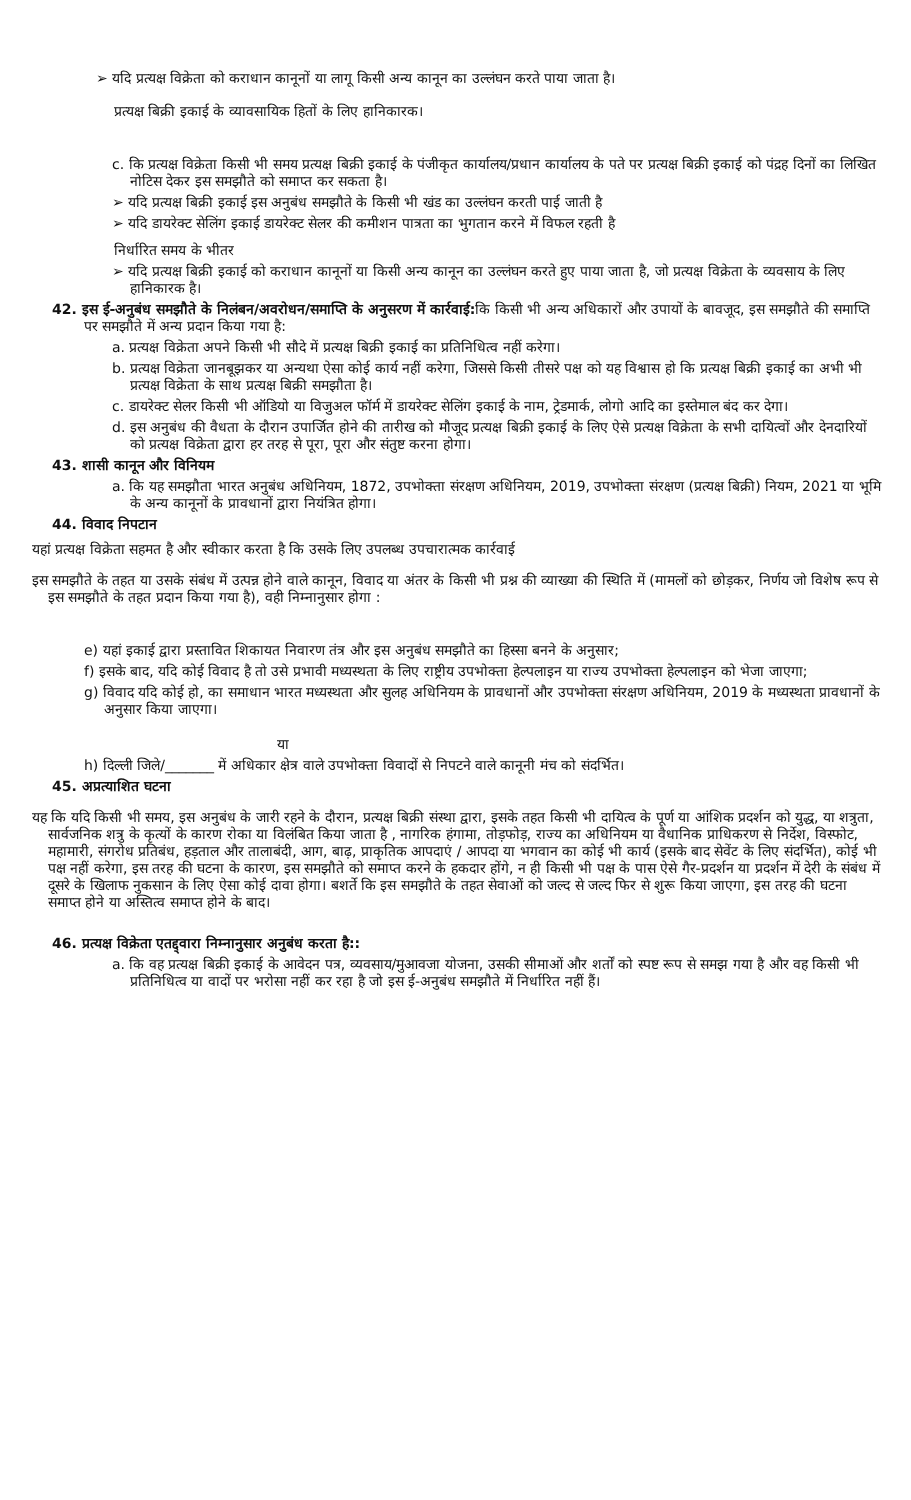➢ यदि प्रत्यक्ष विक्रेता को कराधान कानूनों या लागू किसी अन्य कानून का उल्लंघन करते पाया जाता है।
प्रत्यक्ष बिक्री इकाई के व्यावसायिक हितों के लिए हानिकारक।
c. कि प्रत्यक्ष विक्रेता किसी भी समय प्रत्यक्ष बिक्री इकाई के पंजीकृत कार्यालय/प्रधान कार्यालय के पते पर प्रत्यक्ष बिक्री इकाई को पंद्रह दिनों का लिखित नोटिस देकर इस समझौते को समाप्त कर सकता है।
➢ यदि प्रत्यक्ष बिक्री इकाई इस अनुबंध समझौते के किसी भी खंड का उल्लंघन करती पाई जाती है
➢ यदि डायरेक्ट सेलिंग इकाई डायरेक्ट सेलर की कमीशन पात्रता का भुगतान करने में विफल रहती है
निर्धारित समय के भीतर
➢ यदि प्रत्यक्ष बिक्री इकाई को कराधान कानूनों या किसी अन्य कानून का उल्लंघन करते हुए पाया जाता है, जो प्रत्यक्ष विक्रेता के व्यवसाय के लिए हानिकारक है।
42. इस ई-अनुबंध समझौते के निलंबन/अवरोधन/समाप्ति के अनुसरण में कार्रवाई: कि किसी भी अन्य अधिकारों और उपायों के बावजूद, इस समझौते की समाप्ति पर समझौते में अन्य प्रदान किया गया है:
a. प्रत्यक्ष विक्रेता अपने किसी भी सौदे में प्रत्यक्ष बिक्री इकाई का प्रतिनिधित्व नहीं करेगा।
b. प्रत्यक्ष विक्रेता जानबूझकर या अन्यथा ऐसा कोई कार्य नहीं करेगा, जिससे किसी तीसरे पक्ष को यह विश्वास हो कि प्रत्यक्ष बिक्री इकाई का अभी भी प्रत्यक्ष विक्रेता के साथ प्रत्यक्ष बिक्री समझौता है।
c. डायरेक्ट सेलर किसी भी ऑडियो या विजुअल फॉर्म में डायरेक्ट सेलिंग इकाई के नाम, ट्रेडमार्क, लोगो आदि का इस्तेमाल बंद कर देगा।
d. इस अनुबंध की वैधता के दौरान उपार्जित होने की तारीख को मौजूद प्रत्यक्ष बिक्री इकाई के लिए ऐसे प्रत्यक्ष विक्रेता के सभी दायित्वों और देनदारियों को प्रत्यक्ष विक्रेता द्वारा हर तरह से पूरा, पूरा और संतुष्ट करना होगा।
43. शासी कानून और विनियम
a. कि यह समझौता भारत अनुबंध अधिनियम, 1872, उपभोक्ता संरक्षण अधिनियम, 2019, उपभोक्ता संरक्षण (प्रत्यक्ष बिक्री) नियम, 2021 या भूमि के अन्य कानूनों के प्रावधानों द्वारा नियंत्रित होगा।
44. विवाद निपटान
यहां प्रत्यक्ष विक्रेता सहमत है और स्वीकार करता है कि उसके लिए उपलब्ध उपचारात्मक कार्रवाई
इस समझौते के तहत या उसके संबंध में उत्पन्न होने वाले कानून, विवाद या अंतर के किसी भी प्रश्न की व्याख्या की स्थिति में (मामलों को छोड़कर, निर्णय जो विशेष रूप से इस समझौते के तहत प्रदान किया गया है), वही निम्नानुसार होगा :
e) यहां इकाई द्वारा प्रस्तावित शिकायत निवारण तंत्र और इस अनुबंध समझौते का हिस्सा बनने के अनुसार;
f) इसके बाद, यदि कोई विवाद है तो उसे प्रभावी मध्यस्थता के लिए राष्ट्रीय उपभोक्ता हेल्पलाइन या राज्य उपभोक्ता हेल्पलाइन को भेजा जाएगा;
g) विवाद यदि कोई हो, का समाधान भारत मध्यस्थता और सुलह अधिनियम के प्रावधानों और उपभोक्ता संरक्षण अधिनियम, 2019 के मध्यस्थता प्रावधानों के अनुसार किया जाएगा।
या
h) दिल्ली जिले/_______ में अधिकार क्षेत्र वाले उपभोक्ता विवादों से निपटने वाले कानूनी मंच को संदर्भित।
45. अप्रत्याशित घटना
यह कि यदि किसी भी समय, इस अनुबंध के जारी रहने के दौरान, प्रत्यक्ष बिक्री संस्था द्वारा, इसके तहत किसी भी दायित्व के पूर्ण या आंशिक प्रदर्शन को युद्ध, या शत्रुता, सार्वजनिक शत्रु के कृत्यों के कारण रोका या विलंबित किया जाता है , नागरिक हंगामा, तोड़फोड़, राज्य का अधिनियम या वैधानिक प्राधिकरण से निर्देश, विस्फोट, महामारी, संगरोध प्रतिबंध, हड़ताल और तालाबंदी, आग, बाढ़, प्राकृतिक आपदाएं / आपदा या भगवान का कोई भी कार्य (इसके बाद सेवेंट के लिए संदर्भित), कोई भी पक्ष नहीं करेगा, इस तरह की घटना के कारण, इस समझौते को समाप्त करने के हकदार होंगे, न ही किसी भी पक्ष के पास ऐसे गैर-प्रदर्शन या प्रदर्शन में देरी के संबंध में दूसरे के खिलाफ नुकसान के लिए ऐसा कोई दावा होगा। बशर्ते कि इस समझौते के तहत सेवाओं को जल्द से जल्द फिर से शुरू किया जाएगा, इस तरह की घटना समाप्त होने या अस्तित्व समाप्त होने के बाद।
46. प्रत्यक्ष विक्रेता एतद्द्वारा निम्नानुसार अनुबंध करता है::
a. कि वह प्रत्यक्ष बिक्री इकाई के आवेदन पत्र, व्यवसाय/मुआवजा योजना, उसकी सीमाओं और शर्तों को स्पष्ट रूप से समझ गया है और वह किसी भी प्रतिनिधित्व या वादों पर भरोसा नहीं कर रहा है जो इस ई-अनुबंध समझौते में निर्धारित नहीं हैं।